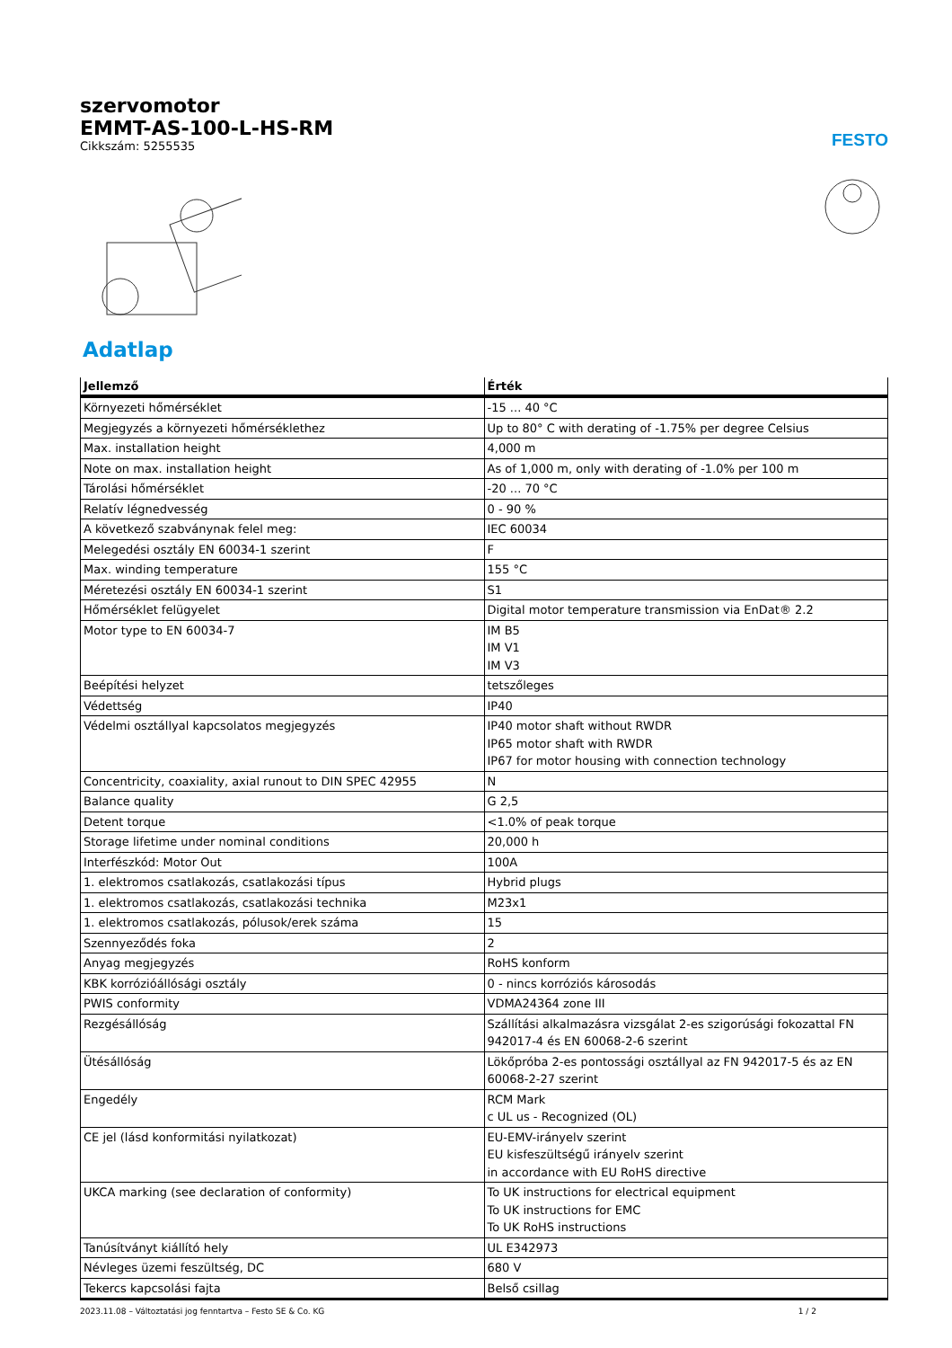szervomotor
EMMT-AS-100-L-HS-RM
Cikkszám: 5255535
FESTO
Adatlap
| Jellemző | Érték |
| --- | --- |
| Környezeti hőmérséklet | -15 ... 40 °C |
| Megjegyzés a környezeti hőmérséklethez | Up to 80° C with derating of -1.75% per degree Celsius |
| Max. installation height | 4,000 m |
| Note on max. installation height | As of 1,000 m, only with derating of -1.0% per 100 m |
| Tárolási hőmérséklet | -20 ... 70 °C |
| Relatív légnedvesség | 0 - 90 % |
| A következő szabványnak felel meg: | IEC 60034 |
| Melegedési osztály EN 60034-1 szerint | F |
| Max. winding temperature | 155 °C |
| Méretezési osztály EN 60034-1 szerint | S1 |
| Hőmérséklet felügyelet | Digital motor temperature transmission via EnDat® 2.2 |
| Motor type to EN 60034-7 | IM B5 IM V1 IM V3 |
| Beépítési helyzet | tetszőleges |
| Védettség | IP40 |
| Védelmi osztállyal kapcsolatos megjegyzés | IP40 motor shaft without RWDR IP65 motor shaft with RWDR IP67 for motor housing with connection technology |
| Concentricity, coaxiality, axial runout to DIN SPEC 42955 | N |
| Balance quality | G 2,5 |
| Detent torque | <1.0% of peak torque |
| Storage lifetime under nominal conditions | 20,000 h |
| Interfészkód: Motor Out | 100A |
| 1. elektromos csatlakozás, csatlakozási típus | Hybrid plugs |
| 1. elektromos csatlakozás, csatlakozási technika | M23x1 |
| 1. elektromos csatlakozás, pólusok/erek száma | 15 |
| Szennyeződés foka | 2 |
| Anyag megjegyzés | RoHS konform |
| KBK korrózióállósági osztály | 0 - nincs korróziós károsodás |
| PWIS conformity | VDMA24364 zone III |
| Rezgésállóság | Szállítási alkalmazásra vizsgálat 2-es szigorúsági fokozattal FN 942017-4 és EN 60068-2-6 szerint |
| Ütésállóság | Lökőpróba 2-es pontossági osztállyal az FN 942017-5 és az EN 60068-2-27 szerint |
| Engedély | RCM Mark c UL us - Recognized (OL) |
| CE jel (lásd konformitási nyilatkozat) | EU-EMV-irányelv szerint EU kisfeszültségű irányelv szerint in accordance with EU RoHS directive |
| UKCA marking (see declaration of conformity) | To UK instructions for electrical equipment To UK instructions for EMC To UK RoHS instructions |
| Tanúsítványt kiállító hely | UL E342973 |
| Névleges üzemi feszültség, DC | 680 V |
| Tekercs kapcsolási fajta | Belső csillag |
2023.11.08 – Változtatási jog fenntartva – Festo SE & Co. KG 1 / 2